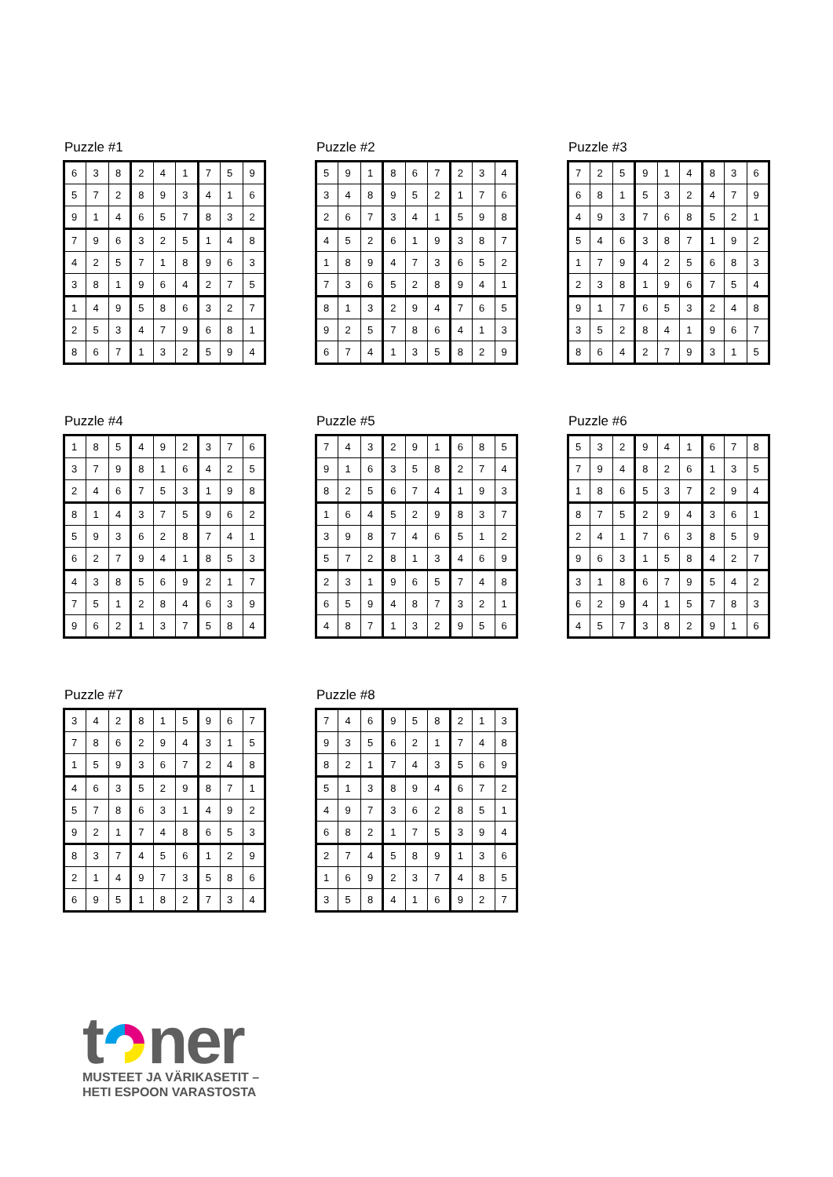Puzzle #1
| 6 | 3 | 8 | 2 | 4 | 1 | 7 | 5 | 9 |
| 5 | 7 | 2 | 8 | 9 | 3 | 4 | 1 | 6 |
| 9 | 1 | 4 | 6 | 5 | 7 | 8 | 3 | 2 |
| 7 | 9 | 6 | 3 | 2 | 5 | 1 | 4 | 8 |
| 4 | 2 | 5 | 7 | 1 | 8 | 9 | 6 | 3 |
| 3 | 8 | 1 | 9 | 6 | 4 | 2 | 7 | 5 |
| 1 | 4 | 9 | 5 | 8 | 6 | 3 | 2 | 7 |
| 2 | 5 | 3 | 4 | 7 | 9 | 6 | 8 | 1 |
| 8 | 6 | 7 | 1 | 3 | 2 | 5 | 9 | 4 |
Puzzle #2
| 5 | 9 | 1 | 8 | 6 | 7 | 2 | 3 | 4 |
| 3 | 4 | 8 | 9 | 5 | 2 | 1 | 7 | 6 |
| 2 | 6 | 7 | 3 | 4 | 1 | 5 | 9 | 8 |
| 4 | 5 | 2 | 6 | 1 | 9 | 3 | 8 | 7 |
| 1 | 8 | 9 | 4 | 7 | 3 | 6 | 5 | 2 |
| 7 | 3 | 6 | 5 | 2 | 8 | 9 | 4 | 1 |
| 8 | 1 | 3 | 2 | 9 | 4 | 7 | 6 | 5 |
| 9 | 2 | 5 | 7 | 8 | 6 | 4 | 1 | 3 |
| 6 | 7 | 4 | 1 | 3 | 5 | 8 | 2 | 9 |
Puzzle #3
| 7 | 2 | 5 | 9 | 1 | 4 | 8 | 3 | 6 |
| 6 | 8 | 1 | 5 | 3 | 2 | 4 | 7 | 9 |
| 4 | 9 | 3 | 7 | 6 | 8 | 5 | 2 | 1 |
| 5 | 4 | 6 | 3 | 8 | 7 | 1 | 9 | 2 |
| 1 | 7 | 9 | 4 | 2 | 5 | 6 | 8 | 3 |
| 2 | 3 | 8 | 1 | 9 | 6 | 7 | 5 | 4 |
| 9 | 1 | 7 | 6 | 5 | 3 | 2 | 4 | 8 |
| 3 | 5 | 2 | 8 | 4 | 1 | 9 | 6 | 7 |
| 8 | 6 | 4 | 2 | 7 | 9 | 3 | 1 | 5 |
Puzzle #4
| 1 | 8 | 5 | 4 | 9 | 2 | 3 | 7 | 6 |
| 3 | 7 | 9 | 8 | 1 | 6 | 4 | 2 | 5 |
| 2 | 4 | 6 | 7 | 5 | 3 | 1 | 9 | 8 |
| 8 | 1 | 4 | 3 | 7 | 5 | 9 | 6 | 2 |
| 5 | 9 | 3 | 6 | 2 | 8 | 7 | 4 | 1 |
| 6 | 2 | 7 | 9 | 4 | 1 | 8 | 5 | 3 |
| 4 | 3 | 8 | 5 | 6 | 9 | 2 | 1 | 7 |
| 7 | 5 | 1 | 2 | 8 | 4 | 6 | 3 | 9 |
| 9 | 6 | 2 | 1 | 3 | 7 | 5 | 8 | 4 |
Puzzle #5
| 7 | 4 | 3 | 2 | 9 | 1 | 6 | 8 | 5 |
| 9 | 1 | 6 | 3 | 5 | 8 | 2 | 7 | 4 |
| 8 | 2 | 5 | 6 | 7 | 4 | 1 | 9 | 3 |
| 1 | 6 | 4 | 5 | 2 | 9 | 8 | 3 | 7 |
| 3 | 9 | 8 | 7 | 4 | 6 | 5 | 1 | 2 |
| 5 | 7 | 2 | 8 | 1 | 3 | 4 | 6 | 9 |
| 2 | 3 | 1 | 9 | 6 | 5 | 7 | 4 | 8 |
| 6 | 5 | 9 | 4 | 8 | 7 | 3 | 2 | 1 |
| 4 | 8 | 7 | 1 | 3 | 2 | 9 | 5 | 6 |
Puzzle #6
| 5 | 3 | 2 | 9 | 4 | 1 | 6 | 7 | 8 |
| 7 | 9 | 4 | 8 | 2 | 6 | 1 | 3 | 5 |
| 1 | 8 | 6 | 5 | 3 | 7 | 2 | 9 | 4 |
| 8 | 7 | 5 | 2 | 9 | 4 | 3 | 6 | 1 |
| 2 | 4 | 1 | 7 | 6 | 3 | 8 | 5 | 9 |
| 9 | 6 | 3 | 1 | 5 | 8 | 4 | 2 | 7 |
| 3 | 1 | 8 | 6 | 7 | 9 | 5 | 4 | 2 |
| 6 | 2 | 9 | 4 | 1 | 5 | 7 | 8 | 3 |
| 4 | 5 | 7 | 3 | 8 | 2 | 9 | 1 | 6 |
Puzzle #7
| 3 | 4 | 2 | 8 | 1 | 5 | 9 | 6 | 7 |
| 7 | 8 | 6 | 2 | 9 | 4 | 3 | 1 | 5 |
| 1 | 5 | 9 | 3 | 6 | 7 | 2 | 4 | 8 |
| 4 | 6 | 3 | 5 | 2 | 9 | 8 | 7 | 1 |
| 5 | 7 | 8 | 6 | 3 | 1 | 4 | 9 | 2 |
| 9 | 2 | 1 | 7 | 4 | 8 | 6 | 5 | 3 |
| 8 | 3 | 7 | 4 | 5 | 6 | 1 | 2 | 9 |
| 2 | 1 | 4 | 9 | 7 | 3 | 5 | 8 | 6 |
| 6 | 9 | 5 | 1 | 8 | 2 | 7 | 3 | 4 |
Puzzle #8
| 7 | 4 | 6 | 9 | 5 | 8 | 2 | 1 | 3 |
| 9 | 3 | 5 | 6 | 2 | 1 | 7 | 4 | 8 |
| 8 | 2 | 1 | 7 | 4 | 3 | 5 | 6 | 9 |
| 5 | 1 | 3 | 8 | 9 | 4 | 6 | 7 | 2 |
| 4 | 9 | 7 | 3 | 6 | 2 | 8 | 5 | 1 |
| 6 | 8 | 2 | 1 | 7 | 5 | 3 | 9 | 4 |
| 2 | 7 | 4 | 5 | 8 | 9 | 1 | 3 | 6 |
| 1 | 6 | 9 | 2 | 3 | 7 | 4 | 8 | 5 |
| 3 | 5 | 8 | 4 | 1 | 6 | 9 | 2 | 7 |
t ner
MUSTEET JA VÄRIKASETIT –
HETI ESPOON VARASTOSTA